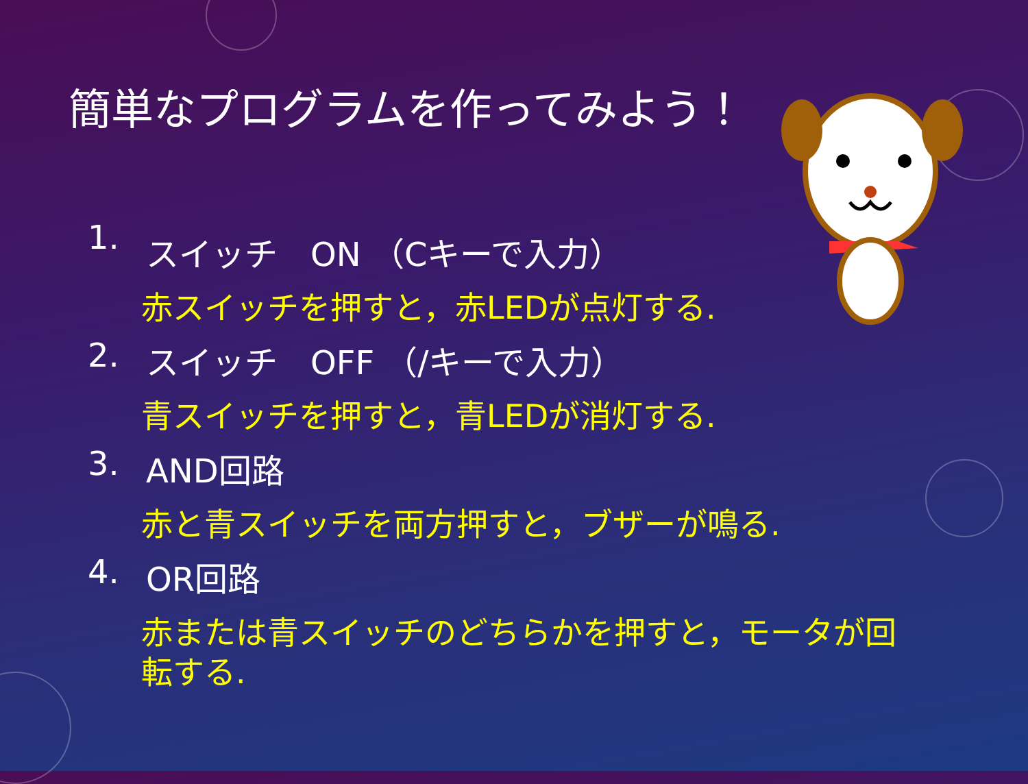簡単なプログラムを作ってみよう！
1. スイッチ　ON （Cキーで入力）
赤スイッチを押すと，赤LEDが点灯する.
2. スイッチ　OFF （/キーで入力）
青スイッチを押すと，青LEDが消灯する.
3. AND回路
赤と青スイッチを両方押すと，ブザーが鳴る.
4. OR回路
赤または青スイッチのどちらかを押すと，モータが回転する.